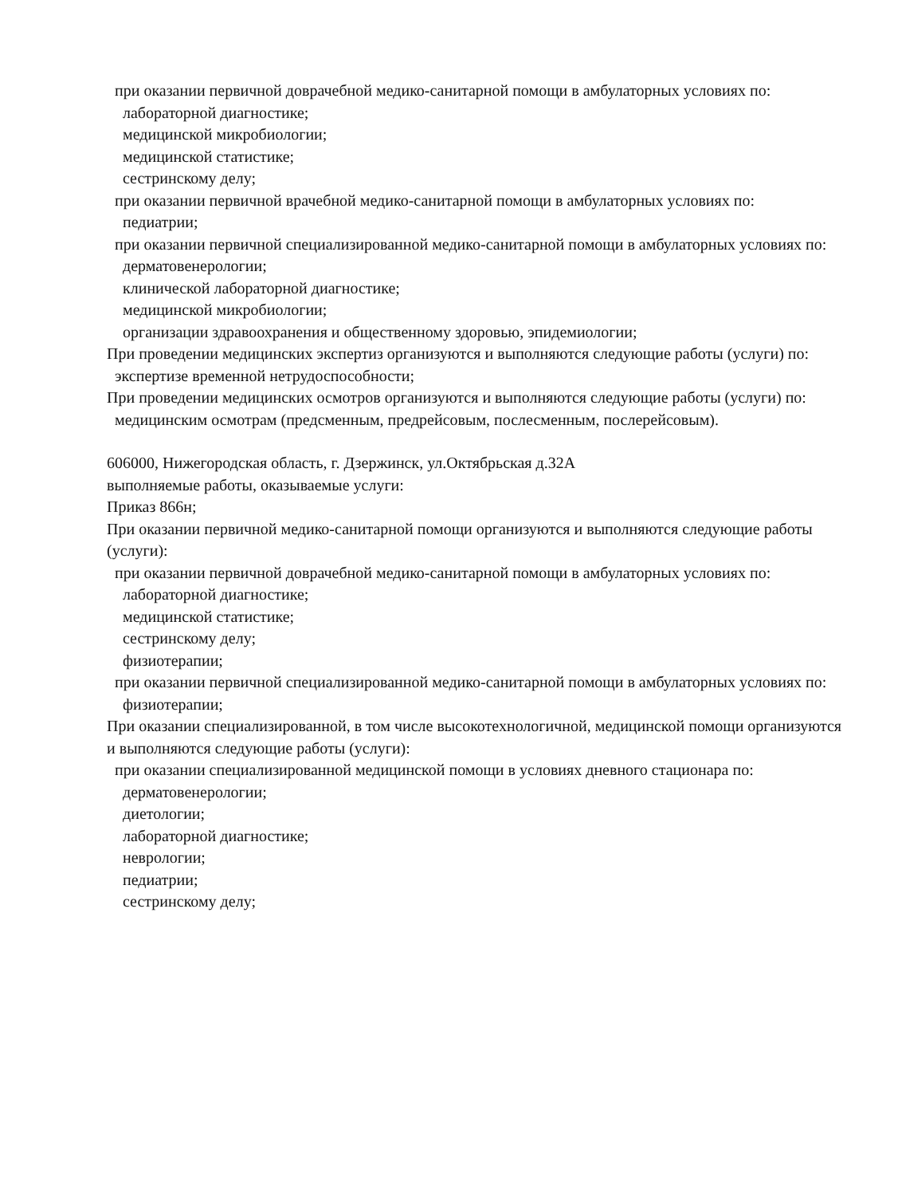при оказании первичной доврачебной медико-санитарной помощи в амбулаторных условиях по:
лабораторной диагностике;
медицинской микробиологии;
медицинской статистике;
сестринскому делу;
при оказании первичной врачебной медико-санитарной помощи в амбулаторных условиях по:
педиатрии;
при оказании первичной специализированной медико-санитарной помощи в амбулаторных условиях по:
дерматовенерологии;
клинической лабораторной диагностике;
медицинской микробиологии;
организации здравоохранения и общественному здоровью, эпидемиологии;
При проведении медицинских экспертиз организуются и выполняются следующие работы (услуги) по:
экспертизе временной нетрудоспособности;
При проведении медицинских осмотров организуются и выполняются следующие работы (услуги) по:
медицинским осмотрам (предсменным, предрейсовым, послесменным, послерейсовым).
606000, Нижегородская область, г. Дзержинск, ул.Октябрьская д.32А
выполняемые работы, оказываемые услуги:
Приказ 866н;
При оказании первичной медико-санитарной помощи организуются и выполняются следующие работы (услуги):
при оказании первичной доврачебной медико-санитарной помощи в амбулаторных условиях по:
лабораторной диагностике;
медицинской статистике;
сестринскому делу;
физиотерапии;
при оказании первичной специализированной медико-санитарной помощи в амбулаторных условиях по:
физиотерапии;
При оказании специализированной, в том числе высокотехнологичной, медицинской помощи организуются и выполняются следующие работы (услуги):
при оказании специализированной медицинской помощи в условиях дневного стационара по:
дерматовенерологии;
диетологии;
лабораторной диагностике;
неврологии;
педиатрии;
сестринскому делу;